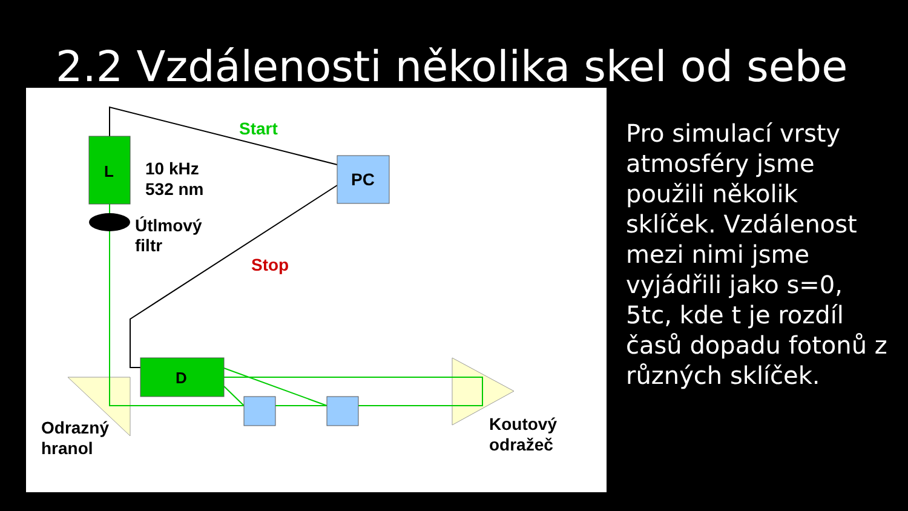2.2 Vzdálenosti několika skel od sebe
L
PC
D
Start
Stop
10 kHz
532 nm
Útlmový
filtr
Odrazný
hranol
Koutový
odražeč
Pro simulací vrsty atmosféry jsme použili několik sklíček. Vzdálenost mezi nimi jsme vyjádřili jako s=0, 5tc, kde t je rozdíl časů dopadu fotonů z různých sklíček.